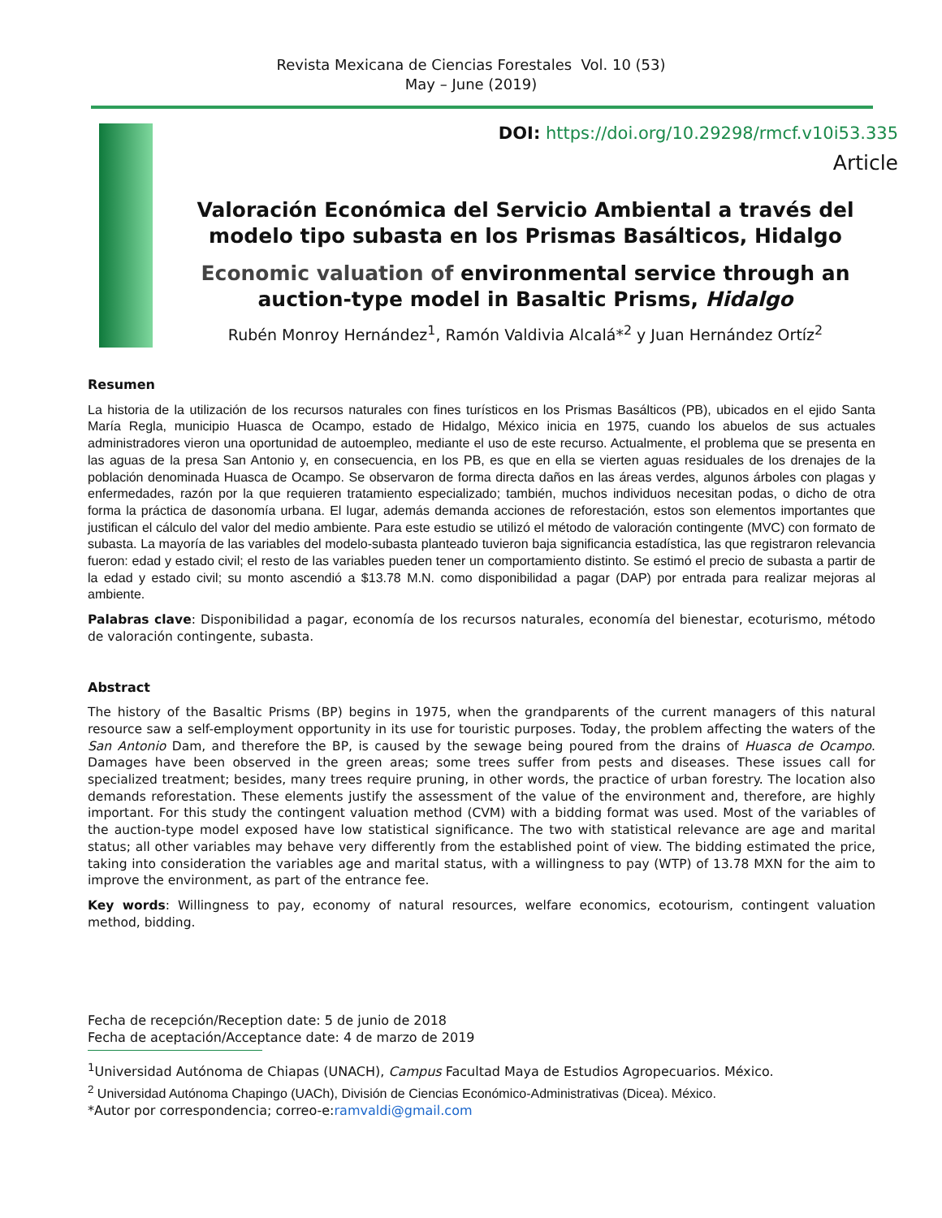Revista Mexicana de Ciencias Forestales Vol. 10 (53)
May – June (2019)
DOI: https://doi.org/10.29298/rmcf.v10i53.335
Article
Valoración Económica del Servicio Ambiental a través del modelo tipo subasta en los Prismas Basálticos, Hidalgo
Economic valuation of environmental service through an auction-type model in Basaltic Prisms, Hidalgo
Rubén Monroy Hernández<sup>1</sup>, Ramón Valdivia Alcalá*<sup>2</sup> y Juan Hernández Ortíz<sup>2</sup>
Resumen
La historia de la utilización de los recursos naturales con fines turísticos en los Prismas Basálticos (PB), ubicados en el ejido Santa María Regla, municipio Huasca de Ocampo, estado de Hidalgo, México inicia en 1975, cuando los abuelos de sus actuales administradores vieron una oportunidad de autoempleo, mediante el uso de este recurso. Actualmente, el problema que se presenta en las aguas de la presa San Antonio y, en consecuencia, en los PB, es que en ella se vierten aguas residuales de los drenajes de la población denominada Huasca de Ocampo. Se observaron de forma directa daños en las áreas verdes, algunos árboles con plagas y enfermedades, razón por la que requieren tratamiento especializado; también, muchos individuos necesitan podas, o dicho de otra forma la práctica de dasonomía urbana. El lugar, además demanda acciones de reforestación, estos son elementos importantes que justifican el cálculo del valor del medio ambiente. Para este estudio se utilizó el método de valoración contingente (MVC) con formato de subasta. La mayoría de las variables del modelo-subasta planteado tuvieron baja significancia estadística, las que registraron relevancia fueron: edad y estado civil; el resto de las variables pueden tener un comportamiento distinto. Se estimó el precio de subasta a partir de la edad y estado civil; su monto ascendió a $13.78 M.N. como disponibilidad a pagar (DAP) por entrada para realizar mejoras al ambiente.
Palabras clave: Disponibilidad a pagar, economía de los recursos naturales, economía del bienestar, ecoturismo, método de valoración contingente, subasta.
Abstract
The history of the Basaltic Prisms (BP) begins in 1975, when the grandparents of the current managers of this natural resource saw a self-employment opportunity in its use for touristic purposes. Today, the problem affecting the waters of the San Antonio Dam, and therefore the BP, is caused by the sewage being poured from the drains of Huasca de Ocampo. Damages have been observed in the green areas; some trees suffer from pests and diseases. These issues call for specialized treatment; besides, many trees require pruning, in other words, the practice of urban forestry. The location also demands reforestation. These elements justify the assessment of the value of the environment and, therefore, are highly important. For this study the contingent valuation method (CVM) with a bidding format was used. Most of the variables of the auction-type model exposed have low statistical significance. The two with statistical relevance are age and marital status; all other variables may behave very differently from the established point of view. The bidding estimated the price, taking into consideration the variables age and marital status, with a willingness to pay (WTP) of 13.78 MXN for the aim to improve the environment, as part of the entrance fee.
Key words: Willingness to pay, economy of natural resources, welfare economics, ecotourism, contingent valuation method, bidding.
Fecha de recepción/Reception date: 5 de junio de 2018
Fecha de aceptación/Acceptance date: 4 de marzo de 2019
<sup>1</sup> Universidad Autónoma de Chiapas (UNACH), Campus Facultad Maya de Estudios Agropecuarios. México.
<sup>2</sup> Universidad Autónoma Chapingo (UACh), División de Ciencias Económico-Administrativas (Dicea). México.
*Autor por correspondencia; correo-e:ramvaldi@gmail.com